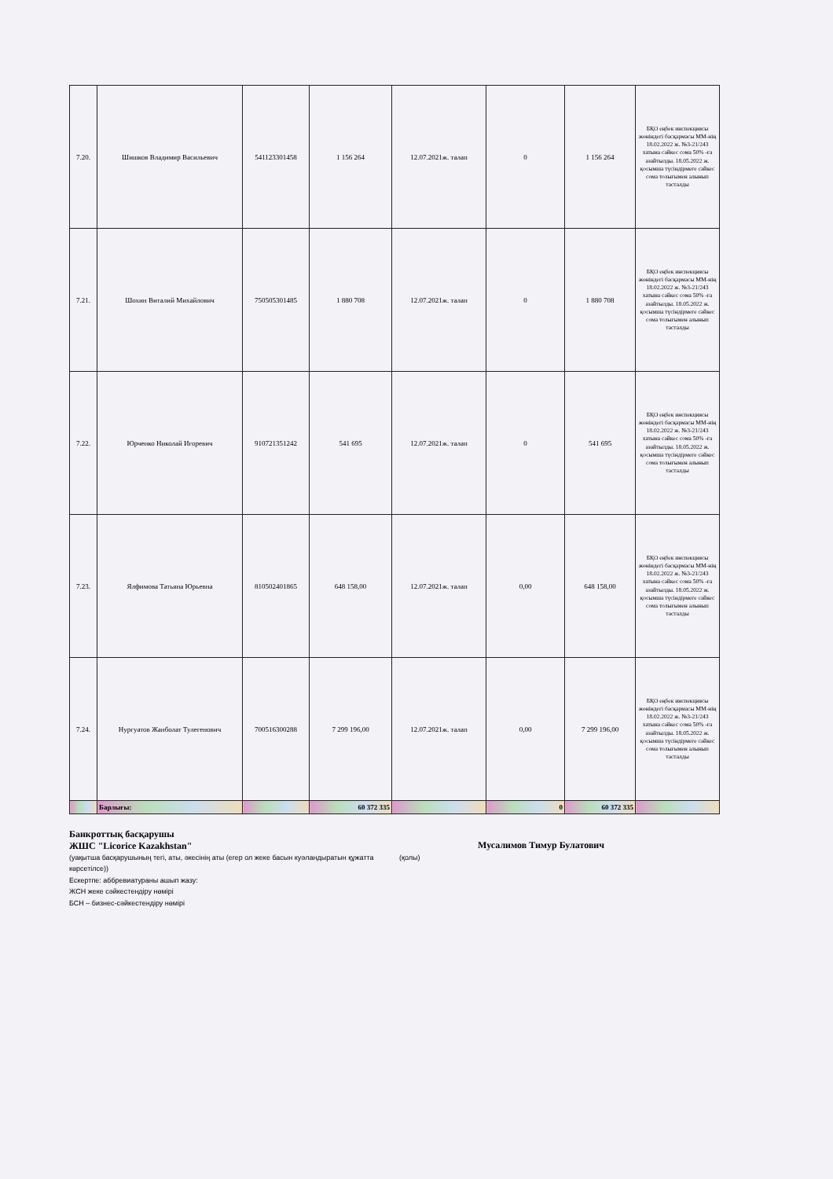| 7.20. | Шишков Владимир Васильевич | 541123301458 | 1 156 264 | 12.07.2021ж. талап | 0 | 1 156 264 | БҚО еңбек инспекциясы жөніндегі басқармасы ММ-нің 18.02.2022 ж. №3-21/243 хатына сәйкес сома 50% -ға азайтылды. 18.05.2022 ж. қосымша түсіндірмеге сәйкес сома толығымен алынып тасталды |
| 7.21. | Шохин Виталий Михайлович | 750505301485 | 1 880 708 | 12.07.2021ж. талап | 0 | 1 880 708 | БҚО еңбек инспекциясы жөніндегі басқармасы ММ-нің 18.02.2022 ж. №3-21/243 хатына сәйкес сома 50% -ға азайтылды. 18.05.2022 ж. қосымша түсіндірмеге сәйкес сома толығымен алынып тасталды |
| 7.22. | Юрченко Николай Игоревич | 910721351242 | 541 695 | 12.07.2021ж. талап | 0 | 541 695 | БҚО еңбек инспекциясы жөніндегі басқармасы ММ-нің 18.02.2022 ж. №3-21/243 хатына сәйкес сома 50% -ға азайтылды. 18.05.2022 ж. қосымша түсіндірмеге сәйкес сома толығымен алынып тасталды |
| 7.23. | Ялфимова Татьяна Юрьевна | 810502401865 | 648 158,00 | 12.07.2021ж. талап | 0,00 | 648 158,00 | БҚО еңбек инспекциясы жөніндегі басқармасы ММ-нің 18.02.2022 ж. №3-21/243 хатына сәйкес сома 50% -ға азайтылды. 18.05.2022 ж. қосымша түсіндірмеге сәйкес сома толығымен алынып тасталды |
| 7.24. | Нургуатов Жанболат Тулегенович | 700516300288 | 7 299 196,00 | 12.07.2021ж. талап | 0,00 | 7 299 196,00 | БҚО еңбек инспекциясы жөніндегі басқармасы ММ-нің 18.02.2022 ж. №3-21/243 хатына сәйкес сома 50% -ға азайтылды. 18.05.2022 ж. қосымша түсіндірмеге сәйкес сома толығымен алынып тасталды |
| | Барлығы: | | 60 372 335 | | 0 | 60 372 335 | |
Банкроттық басқарушы
ЖШС "Licorice Kazakhstan"
(уақытша басқарушының тегі, аты, әкесінің аты (егер ол жеке басын куәландыратын құжатта көрсетілсе))
Ескертпе: аббревиатураны ашып жазу:
ЖСН жеке сәйкестендіру нөмірі
БСН – бизнес-сәйкестендіру нөмірі
(қолы)
Мусалимов Тимур Булатович